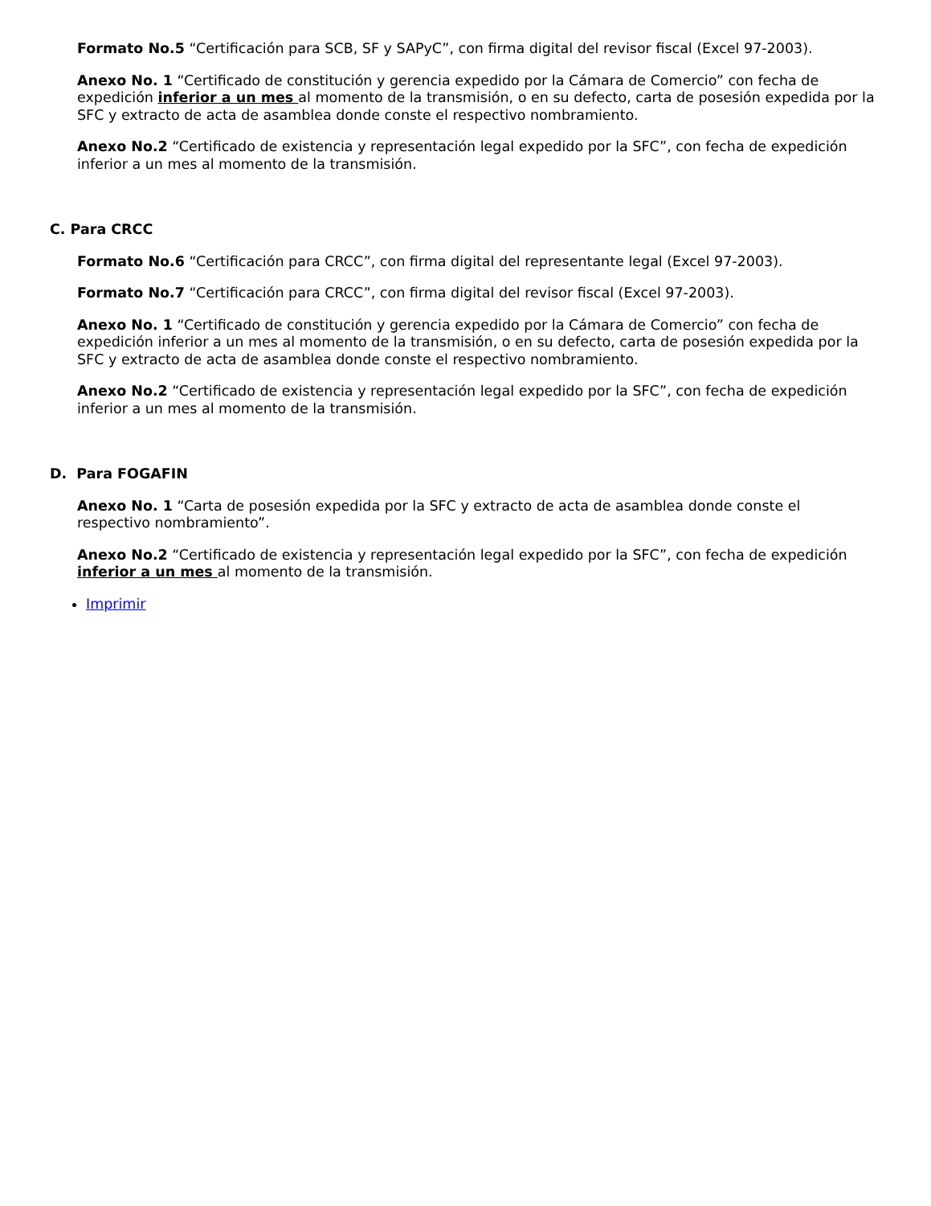Formato No.5 “Certificación para SCB, SF y SAPyC”, con firma digital del revisor fiscal (Excel 97-2003).
Anexo No. 1 “Certificado de constitución y gerencia expedido por la Cámara de Comercio” con fecha de expedición inferior a un mes al momento de la transmisión, o en su defecto, carta de posesión expedida por la SFC y extracto de acta de asamblea donde conste el respectivo nombramiento.
Anexo No.2 “Certificado de existencia y representación legal expedido por la SFC”, con fecha de expedición inferior a un mes al momento de la transmisión.
C. Para CRCC
Formato No.6 “Certificación para CRCC”, con firma digital del representante legal (Excel 97-2003).
Formato No.7 “Certificación para CRCC”, con firma digital del revisor fiscal (Excel 97-2003).
Anexo No. 1 “Certificado de constitución y gerencia expedido por la Cámara de Comercio” con fecha de expedición inferior a un mes al momento de la transmisión, o en su defecto, carta de posesión expedida por la SFC y extracto de acta de asamblea donde conste el respectivo nombramiento.
Anexo No.2 “Certificado de existencia y representación legal expedido por la SFC”, con fecha de expedición inferior a un mes al momento de la transmisión.
D. Para FOGAFIN
Anexo No. 1 “Carta de posesión expedida por la SFC y extracto de acta de asamblea donde conste el respectivo nombramiento”.
Anexo No.2 “Certificado de existencia y representación legal expedido por la SFC”, con fecha de expedición inferior a un mes al momento de la transmisión.
Imprimir